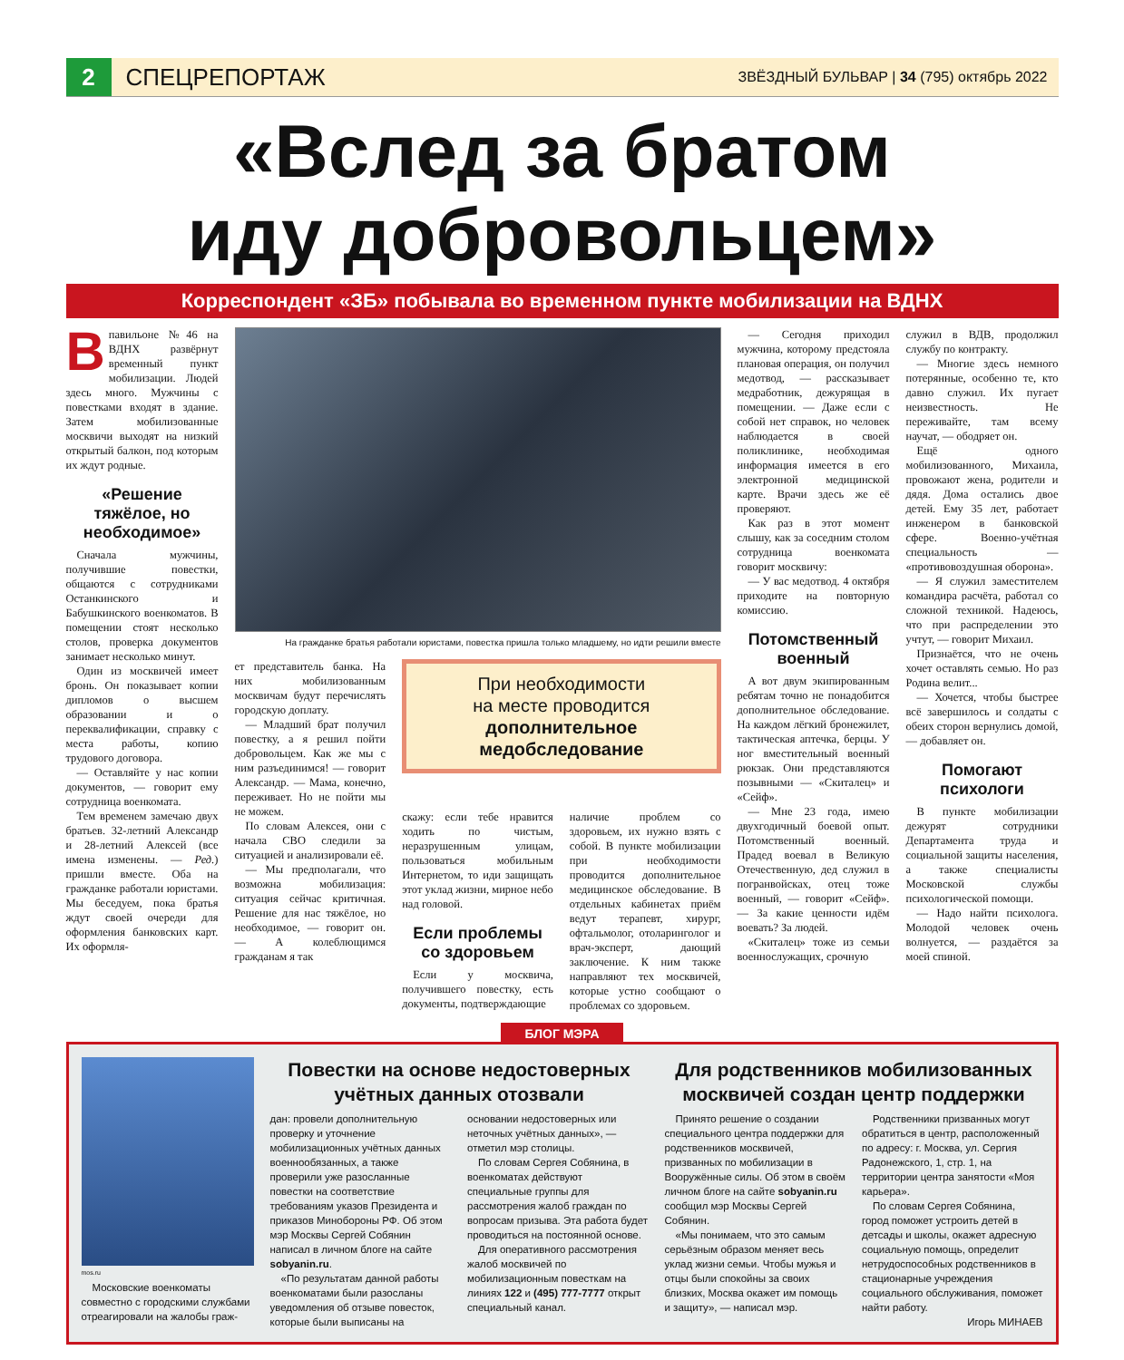2
СПЕЦРЕПОРТАЖ
ЗВЁЗДНЫЙ БУЛЬВАР | 34 (795) октябрь 2022
«Вслед за братом
иду добровольцем»
Корреспондент «ЗБ» побывала во временном пункте мобилизации на ВДНХ
Впавильоне №46 на ВДНХ развёрнут временный пункт мобилизации. Людей здесь много. Мужчины с повестками входят в здание. Затем мобилизованные москвичи выходят на низкий открытый балкон, под которым их ждут родные.
«Решение тяжёлое, но необходимое»
Сначала мужчины, получившие повестки, общаются с сотрудниками Останкинского и Бабушкинского военкоматов. В помещении стоят несколько столов, проверка документов занимает несколько минут.
Один из москвичей имеет бронь. Он показывает копии дипломов о высшем образовании и о переквалификации, справку с места работы, копию трудового договора.
— Оставляйте у нас копии документов, — говорит ему сотрудница военкомата.
Тем временем замечаю двух братьев. 32-летний Александр и 28-летний Алексей (все имена изменены. — Ред.) пришли вместе. Оба на гражданке работали юристами. Мы беседуем, пока братья ждут своей очереди для оформления банковских карт. Их оформля-
На гражданке братья работали юристами, повестка пришла только младшему, но идти решили вместе
ет представитель банка. На них мобилизованным москвичам будут перечислять городскую доплату.
— Младший брат получил повестку, а я решил пойти добровольцем. Как же мы с ним разъединимся! — говорит Александр. — Мама, конечно, переживает. Но не пойти мы не можем.
По словам Алексея, они с начала СВО следили за ситуацией и анализировали её.
— Мы предполагали, что возможна мобилизация: ситуация сейчас критичная. Решение для нас тяжёлое, но необходимое, — говорит он. — А колеблющимся гражданам я так
При необходимости
на месте проводится
дополнительное медобследование
скажу: если тебе нравится ходить по чистым, неразрушенным улицам, пользоваться мобильным Интернетом, то иди защищать этот уклад жизни, мирное небо над головой.
Если проблемы со здоровьем
Если у москвича, получившего повестку, есть документы, подтверждающие
наличие проблем со здоровьем, их нужно взять с собой. В пункте мобилизации при необходимости проводится дополнительное медицинское обследование. В отдельных кабинетах приём ведут терапевт, хирург, офтальмолог, отоларинголог и врач-эксперт, дающий заключение. К ним также направляют тех москвичей, которые устно сообщают о проблемах со здоровьем.
— Сегодня приходил мужчина, которому предстояла плановая операция, он получил медотвод, — рассказывает медработник, дежурящая в помещении. — Даже если с собой нет справок, но человек наблюдается в своей поликлинике, необходимая информация имеется в его электронной медицинской карте. Врачи здесь же её проверяют.
Как раз в этот момент слышу, как за соседним столом сотрудница военкомата говорит москвичу:
— У вас медотвод. 4 октября приходите на повторную комиссию.
Потомственный военный
А вот двум экипированным ребятам точно не понадобится дополнительное обследование. На каждом лёгкий бронежилет, тактическая аптечка, берцы. У ног вместительный военный рюкзак. Они представляются позывными — «Скиталец» и «Сейф».
— Мне 23 года, имею двухгодичный боевой опыт. Потомственный военный. Прадед воевал в Великую Отечественную, дед служил в погранвойсках, отец тоже военный, — говорит «Сейф». — За какие ценности идём воевать? За людей.
«Скиталец» тоже из семьи военнослужащих, срочную
служил в ВДВ, продолжил службу по контракту.
— Многие здесь немного потерянные, особенно те, кто давно служил. Их пугает неизвестность. Не переживайте, там всему научат, — ободряет он.
Ещё одного мобилизованного, Михаила, провожают жена, родители и дядя. Дома остались двое детей. Ему 35 лет, работает инженером в банковской сфере. Военно-учётная специальность — «противовоздушная оборона».
— Я служил заместителем командира расчёта, работал со сложной техникой. Надеюсь, что при распределении это учтут, — говорит Михаил.
Признаётся, что не очень хочет оставлять семью. Но раз Родина велит...
— Хочется, чтобы быстрее всё завершилось и солдаты с обеих сторон вернулись домой, — добавляет он.
Помогают психологи
В пункте мобилизации дежурят сотрудники Департамента труда и социальной защиты населения, а также специалисты Московской службы психологической помощи.
— Надо найти психолога. Молодой человек очень волнуется, — раздаётся за моей спиной.
БЛОГ МЭРА
mos.ru
Московские военкоматы совместно с городскими службами отреагировали на жалобы граж-
Повестки на основе недостоверных учётных данных отозвали
дан: провели дополнительную проверку и уточнение мобилизационных учётных данных военнообязанных, а также проверили уже разосланные повестки на соответствие требованиям указов Президента и приказов Минобороны РФ. Об этом мэр Москвы Сергей Собянин написал в личном блоге на сайте sobyanin.ru.
«По результатам данной работы военкоматами были разосланы уведомления об отзыве повесток, которые были выписаны на основании недостоверных или неточных учётных данных», — отметил мэр столицы.
По словам Сергея Собянина, в военкоматах действуют специальные группы для рассмотрения жалоб граждан по вопросам призыва. Эта работа будет проводиться на постоянной основе.
Для оперативного рассмотрения жалоб москвичей по мобилизационным повесткам на линиях 122 и (495) 777-7777 открыт специальный канал.
Для родственников мобилизованных москвичей создан центр поддержки
Принято решение о создании специального центра поддержки для родственников москвичей, призванных по мобилизации в Вооружённые силы. Об этом в своём личном блоге на сайте sobyanin.ru сообщил мэр Москвы Сергей Собянин.
«Мы понимаем, что это самым серьёзным образом меняет весь уклад жизни семьи. Чтобы мужья и отцы были спокойны за своих близких, Москва окажет им помощь и защиту», — написал мэр.
Родственники призванных могут обратиться в центр, расположенный по адресу: г. Москва, ул. Сергия Радонежского, 1, стр. 1, на территории центра занятости «Моя карьера».
По словам Сергея Собянина, город поможет устроить детей в детсады и школы, окажет адресную социальную помощь, определит нетрудоспособных родственников в стационарные учреждения социального обслуживания, поможет найти работу.
Игорь МИНАЕВ